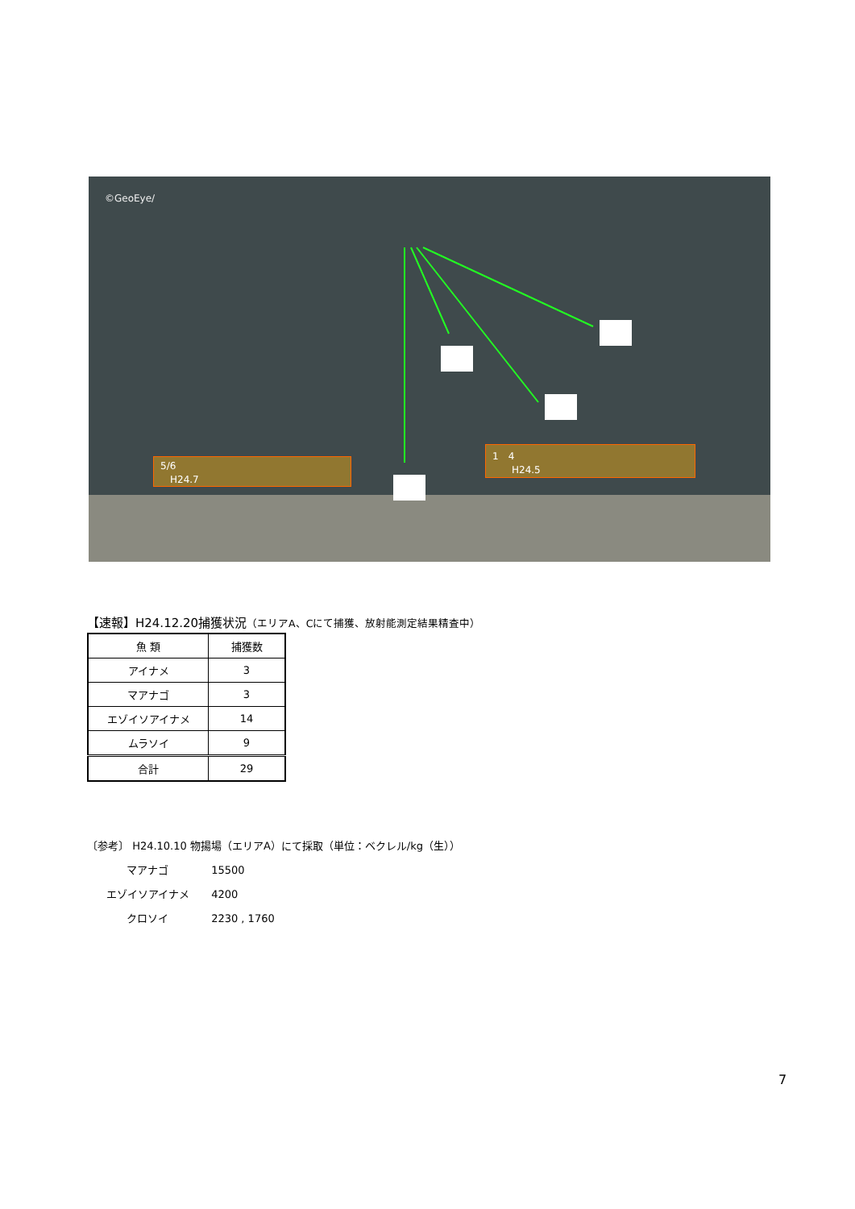©GeoEye/
5/6
　H24.7
1　4
　　H24.5
【速報】H24.12.20捕獲状況（エリアA、Cにて捕獲、放射能測定結果精査中）
| 魚 類 | 捕獲数 |
| --- | --- |
| アイナメ | 3 |
| マアナゴ | 3 |
| エゾイソアイナメ | 14 |
| ムラソイ | 9 |
| 合計 | 29 |
〔参考〕 H24.10.10 物揚場（エリアA）にて採取（単位：ベクレル/kg（生））
マアナゴ 15500
エゾイソアイナメ 4200
クロソイ 2230 , 1760
7